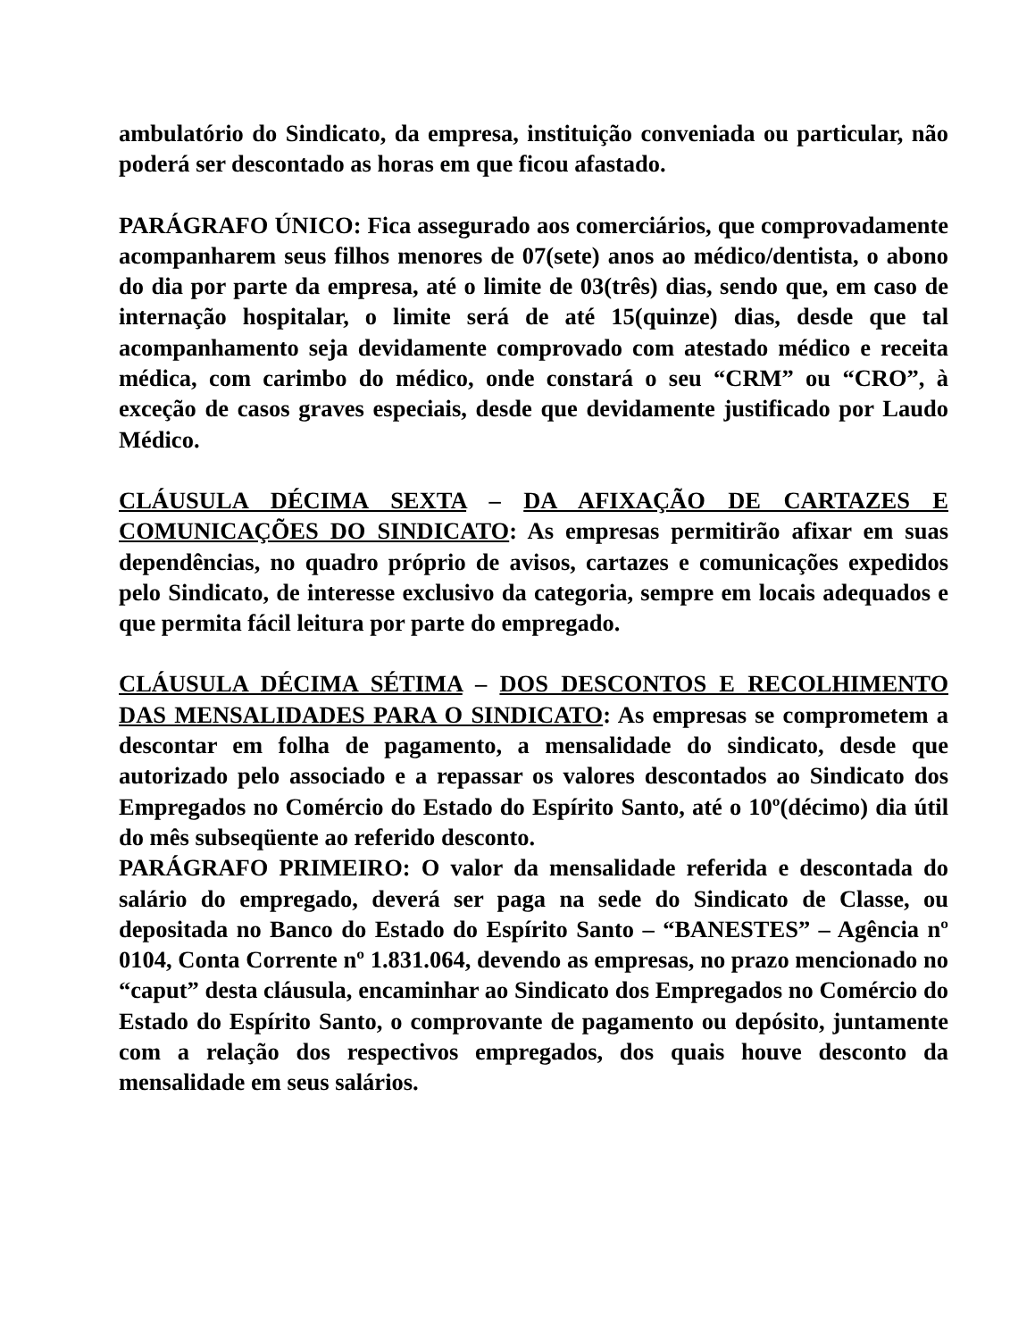ambulatório do Sindicato, da empresa, instituição conveniada ou particular, não poderá ser descontado as horas em que ficou afastado.
PARÁGRAFO ÚNICO: Fica assegurado aos comerciários, que comprovadamente acompanharem seus filhos menores de 07(sete) anos ao médico/dentista, o abono do dia por parte da empresa, até o limite de 03(três) dias, sendo que, em caso de internação hospitalar, o limite será de até 15(quinze) dias, desde que tal acompanhamento seja devidamente comprovado com atestado médico e receita médica, com carimbo do médico, onde constará o seu “CRM” ou “CRO”, à exceção de casos graves especiais, desde que devidamente justificado por Laudo Médico.
CLÁUSULA DÉCIMA SEXTA – DA AFIXAÇÃO DE CARTAZES E COMUNICAÇÕES DO SINDICATO: As empresas permitirão afixar em suas dependências, no quadro próprio de avisos, cartazes e comunicações expedidos pelo Sindicato, de interesse exclusivo da categoria, sempre em locais adequados e que permita fácil leitura por parte do empregado.
CLÁUSULA DÉCIMA SÉTIMA – DOS DESCONTOS E RECOLHIMENTO DAS MENSALIDADES PARA O SINDICATO: As empresas se comprometem a descontar em folha de pagamento, a mensalidade do sindicato, desde que autorizado pelo associado e a repassar os valores descontados ao Sindicato dos Empregados no Comércio do Estado do Espírito Santo, até o 10º(décimo) dia útil do mês subseqüente ao referido desconto.
PARÁGRAFO PRIMEIRO: O valor da mensalidade referida e descontada do salário do empregado, deverá ser paga na sede do Sindicato de Classe, ou depositada no Banco do Estado do Espírito Santo – “BANESTES” – Agência nº 0104, Conta Corrente nº 1.831.064, devendo as empresas, no prazo mencionado no “caput” desta cláusula, encaminhar ao Sindicato dos Empregados no Comércio do Estado do Espírito Santo, o comprovante de pagamento ou depósito, juntamente com a relação dos respectivos empregados, dos quais houve desconto da mensalidade em seus salários.